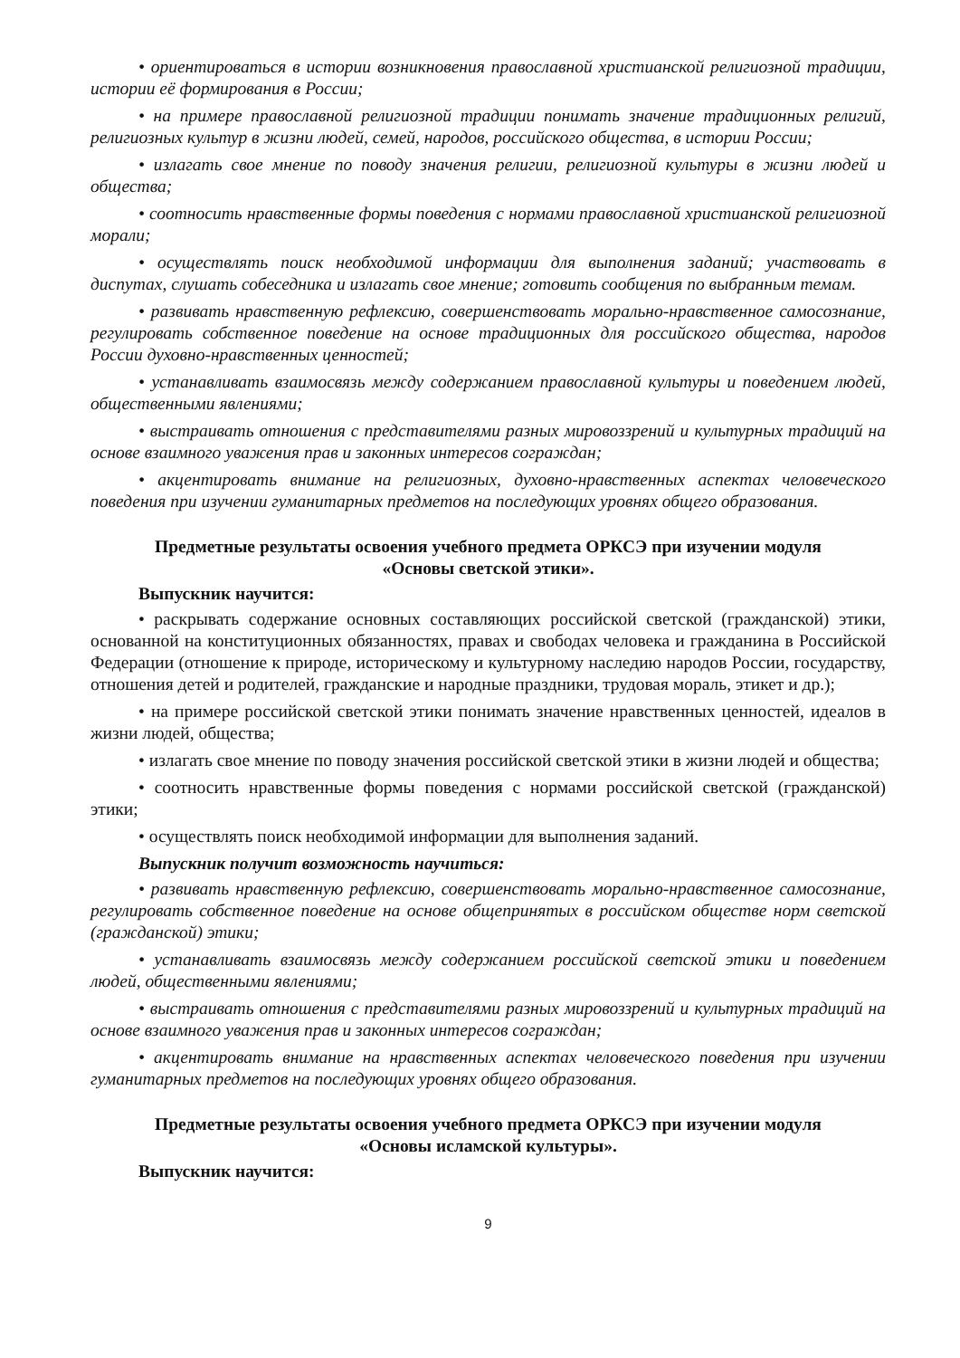• ориентироваться в истории возникновения православной христианской религиозной традиции, истории её формирования в России;
• на примере православной религиозной традиции понимать значение традиционных религий, религиозных культур в жизни людей, семей, народов, российского общества, в истории России;
• излагать свое мнение по поводу значения религии, религиозной культуры в жизни людей и общества;
• соотносить нравственные формы поведения с нормами православной христианской религиозной морали;
• осуществлять поиск необходимой информации для выполнения заданий; участвовать в диспутах, слушать собеседника и излагать свое мнение; готовить сообщения по выбранным темам.
• развивать нравственную рефлексию, совершенствовать морально-нравственное самосознание, регулировать собственное поведение на основе традиционных для российского общества, народов России духовно-нравственных ценностей;
• устанавливать взаимосвязь между содержанием православной культуры и поведением людей, общественными явлениями;
• выстраивать отношения с представителями разных мировоззрений и культурных традиций на основе взаимного уважения прав и законных интересов сограждан;
• акцентировать внимание на религиозных, духовно-нравственных аспектах человеческого поведения при изучении гуманитарных предметов на последующих уровнях общего образования.
Предметные результаты освоения учебного предмета ОРКСЭ при изучении модуля
«Основы светской этики».
Выпускник научится:
• раскрывать содержание основных составляющих российской светской (гражданской) этики, основанной на конституционных обязанностях, правах и свободах человека и гражданина в Российской Федерации (отношение к природе, историческому и культурному наследию народов России, государству, отношения детей и родителей, гражданские и народные праздники, трудовая мораль, этикет и др.);
• на примере российской светской этики понимать значение нравственных ценностей, идеалов в жизни людей, общества;
• излагать свое мнение по поводу значения российской светской этики в жизни людей и общества;
• соотносить нравственные формы поведения с нормами российской светской (гражданской) этики;
• осуществлять поиск необходимой информации для выполнения заданий.
Выпускник получит возможность научиться:
• развивать нравственную рефлексию, совершенствовать морально-нравственное самосознание, регулировать собственное поведение на основе общепринятых в российском обществе норм светской (гражданской) этики;
• устанавливать взаимосвязь между содержанием российской светской этики и поведением людей, общественными явлениями;
• выстраивать отношения с представителями разных мировоззрений и культурных традиций на основе взаимного уважения прав и законных интересов сограждан;
• акцентировать внимание на нравственных аспектах человеческого поведения при изучении гуманитарных предметов на последующих уровнях общего образования.
Предметные результаты освоения учебного предмета ОРКСЭ при изучении модуля
«Основы исламской культуры».
Выпускник научится:
9